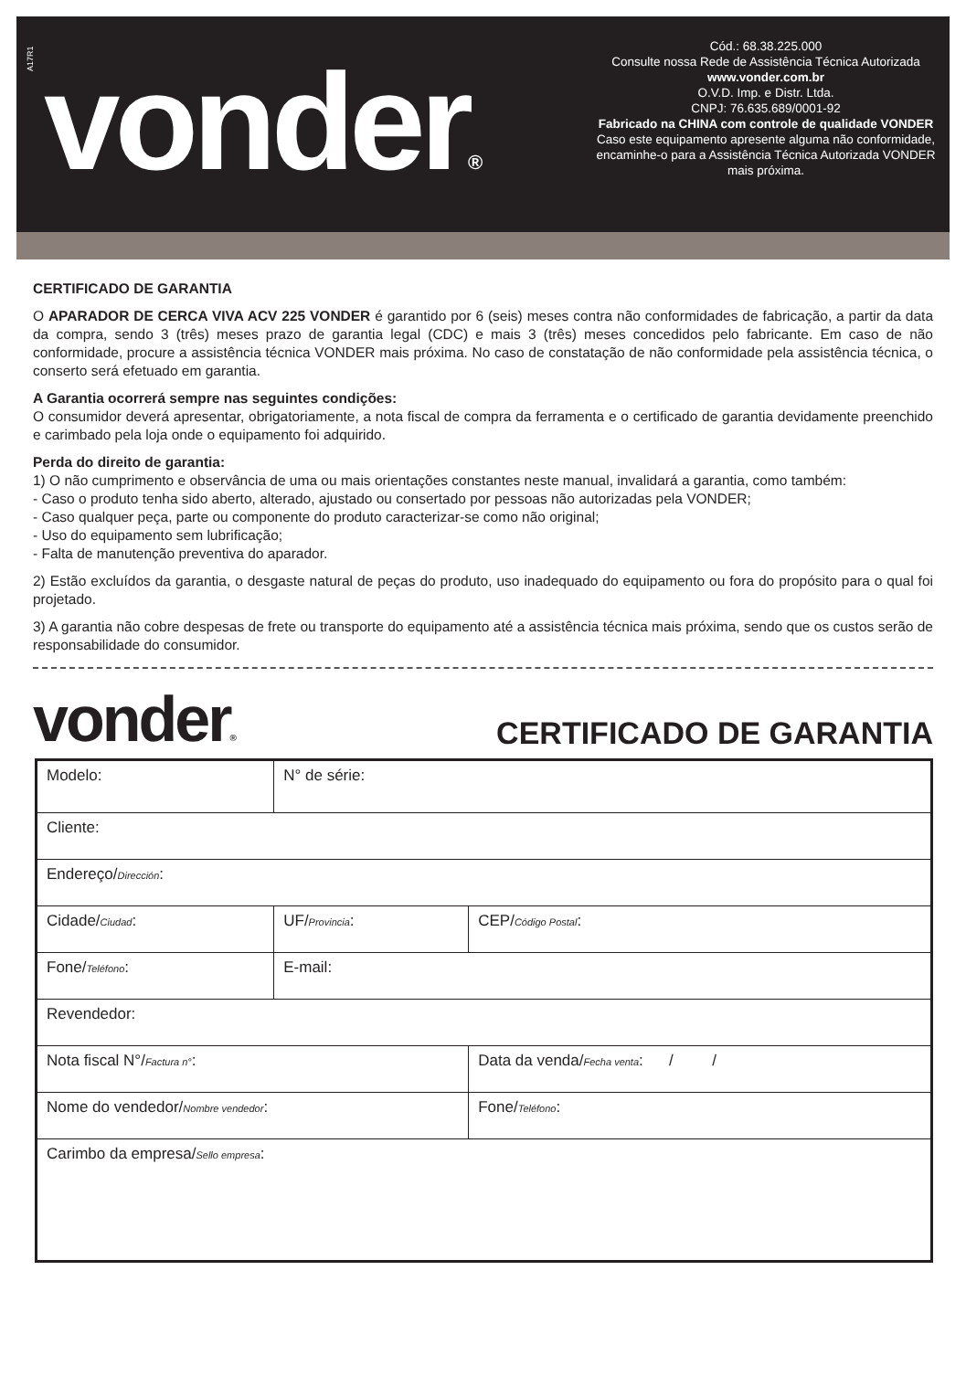A17R1
vonder®
Cód.: 68.38.225.000
Consulte nossa Rede de Assistência Técnica Autorizada
www.vonder.com.br
O.V.D. Imp. e Distr. Ltda.
CNPJ: 76.635.689/0001-92
Fabricado na CHINA com controle de qualidade VONDER
Caso este equipamento apresente alguma não conformidade, encaminhe-o para a Assistência Técnica Autorizada VONDER mais próxima.
CERTIFICADO DE GARANTIA
O APARADOR DE CERCA VIVA ACV 225 VONDER é garantido por 6 (seis) meses contra não conformidades de fabricação, a partir da data da compra, sendo 3 (três) meses prazo de garantia legal (CDC) e mais 3 (três) meses concedidos pelo fabricante. Em caso de não conformidade, procure a assistência técnica VONDER mais próxima. No caso de constatação de não conformidade pela assistência técnica, o conserto será efetuado em garantia.
A Garantia ocorrerá sempre nas seguintes condições:
O consumidor deverá apresentar, obrigatoriamente, a nota fiscal de compra da ferramenta e o certificado de garantia devidamente preenchido e carimbado pela loja onde o equipamento foi adquirido.
Perda do direito de garantia:
1) O não cumprimento e observância de uma ou mais orientações constantes neste manual, invalidará a garantia, como também:
- Caso o produto tenha sido aberto, alterado, ajustado ou consertado por pessoas não autorizadas pela VONDER;
- Caso qualquer peça, parte ou componente do produto caracterizar-se como não original;
- Uso do equipamento sem lubrificação;
- Falta de manutenção preventiva do aparador.
2) Estão excluídos da garantia, o desgaste natural de peças do produto, uso inadequado do equipamento ou fora do propósito para o qual foi projetado.
3) A garantia não cobre despesas de frete ou transporte do equipamento até a assistência técnica mais próxima, sendo que os custos serão de responsabilidade do consumidor.
vonder®
CERTIFICADO DE GARANTIA
| Modelo: | N° de série: | |
| Cliente: | | |
| Endereço/ Dirección : | | |
| Cidade/ Ciudad : | UF/ Provincia : | CEP/ Código Postal : |
| Fone/ Teléfono : | E-mail: | |
| Revendedor: | | |
| Nota fiscal N°/ Factura n° : | | Data da venda/ Fecha venta : / / |
| Nome do vendedor/ Nombre vendedor : | | Fone/ Teléfono : |
| Carimbo da empresa/ Sello empresa : | | |